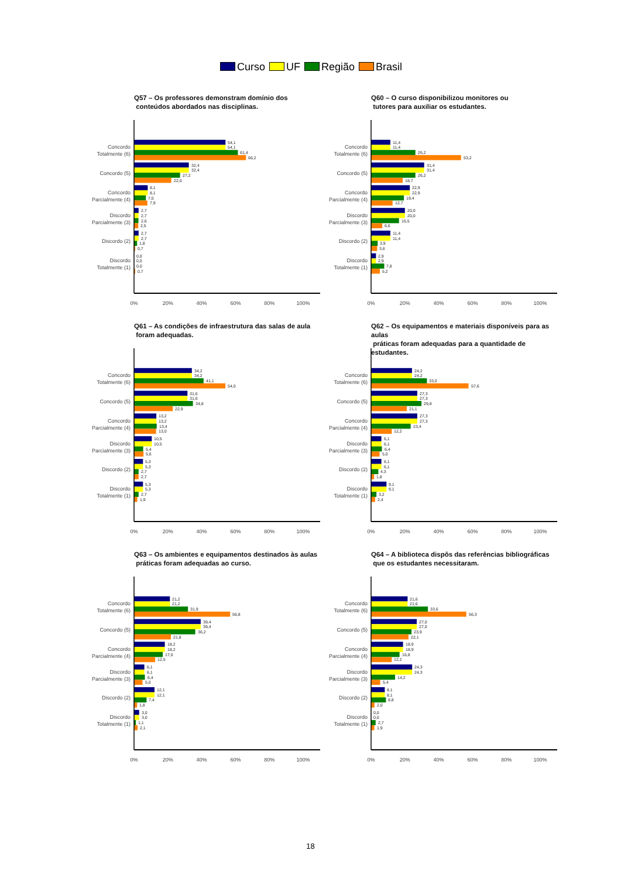Curso UF Região Brasil
Q57 – Os professores demonstram domínio dos
conteúdos abordados nas disciplinas.
Concordo Totalmente (6)
Concordo (5)
Concordo Parcialmente (4)
Discordo Parcialmente (3)
Discordo (2)
Discordo Totalmente (1)
54,1
54,1
61,4
66,2
32,4
32,4
27,2
22,0
8,1
8,1
7,0
7,9
2,7
2,7
2,6
2,5
2,7
2,7
1,8
0,7
0,0
0,0
0,0
0,7
0%
20%
40%
60%
80%
100%
Q60 – O curso disponibilizou monitores ou
tutores para auxiliar os estudantes.
Concordo Totalmente (6)
Concordo (5)
Concordo Parcialmente (4)
Discordo Parcialmente (3)
Discordo (2)
Discordo Totalmente (1)
11,4
11,4
26,2
53,2
31,4
31,4
26,2
18,7
22,9
22,9
19,4
12,7
20,0
20,0
16,5
6,6
11,4
11,4
3,9
3,6
2,9
2,9
7,8
5,2
0%
20%
40%
60%
80%
100%
Q61 – As condições de infraestrutura das salas de aula
foram adequadas.
Concordo Totalmente (6)
Concordo (5)
Concordo Parcialmente (4)
Discordo Parcialmente (3)
Discordo (2)
Discordo Totalmente (1)
34,2
34,2
41,1
54,0
31,6
31,6
34,8
22,9
13,2
13,2
13,4
13,0
10,5
10,5
5,4
5,6
5,3
5,3
2,7
2,7
5,3
5,3
2,7
1,9
0%
20%
40%
60%
80%
100%
Q62 – Os equipamentos e materiais disponíveis para as aulas
práticas foram adequadas para a quantidade de estudantes.
Concordo Totalmente (6)
Concordo (5)
Concordo Parcialmente (4)
Discordo Parcialmente (3)
Discordo (2)
Discordo Totalmente (1)
24,2
24,2
33,0
57,6
27,3
27,3
29,8
21,1
27,3
27,3
23,4
12,2
6,1
6,1
6,4
5,0
6,1
6,1
4,3
1,8
9,1
9,1
3,2
2,4
0%
20%
40%
60%
80%
100%
Q63 – Os ambientes e equipamentos destinados às aulas
práticas foram adequadas ao curso.
Concordo Totalmente (6)
Concordo (5)
Concordo Parcialmente (4)
Discordo Parcialmente (3)
Discordo (2)
Discordo Totalmente (1)
21,2
21,2
31,9
56,8
39,4
39,4
36,2
21,8
18,2
18,2
17,0
12,5
6,1
6,1
6,4
5,0
12,1
12,1
7,4
1,8
3,0
3,0
1,1
2,1
0%
20%
40%
60%
80%
100%
Q64 – A biblioteca dispôs das referências bibliográficas
que os estudantes necessitaram.
Concordo Totalmente (6)
Concordo (5)
Concordo Parcialmente (4)
Discordo Parcialmente (3)
Discordo (2)
Discordo Totalmente (1)
21,6
21,6
33,6
56,3
27,0
27,0
23,9
22,1
18,9
18,9
16,8
12,2
24,3
24,3
14,2
5,4
8,1
8,1
8,8
2,0
0,0
0,0
2,7
1,9
0%
20%
40%
60%
80%
100%
18